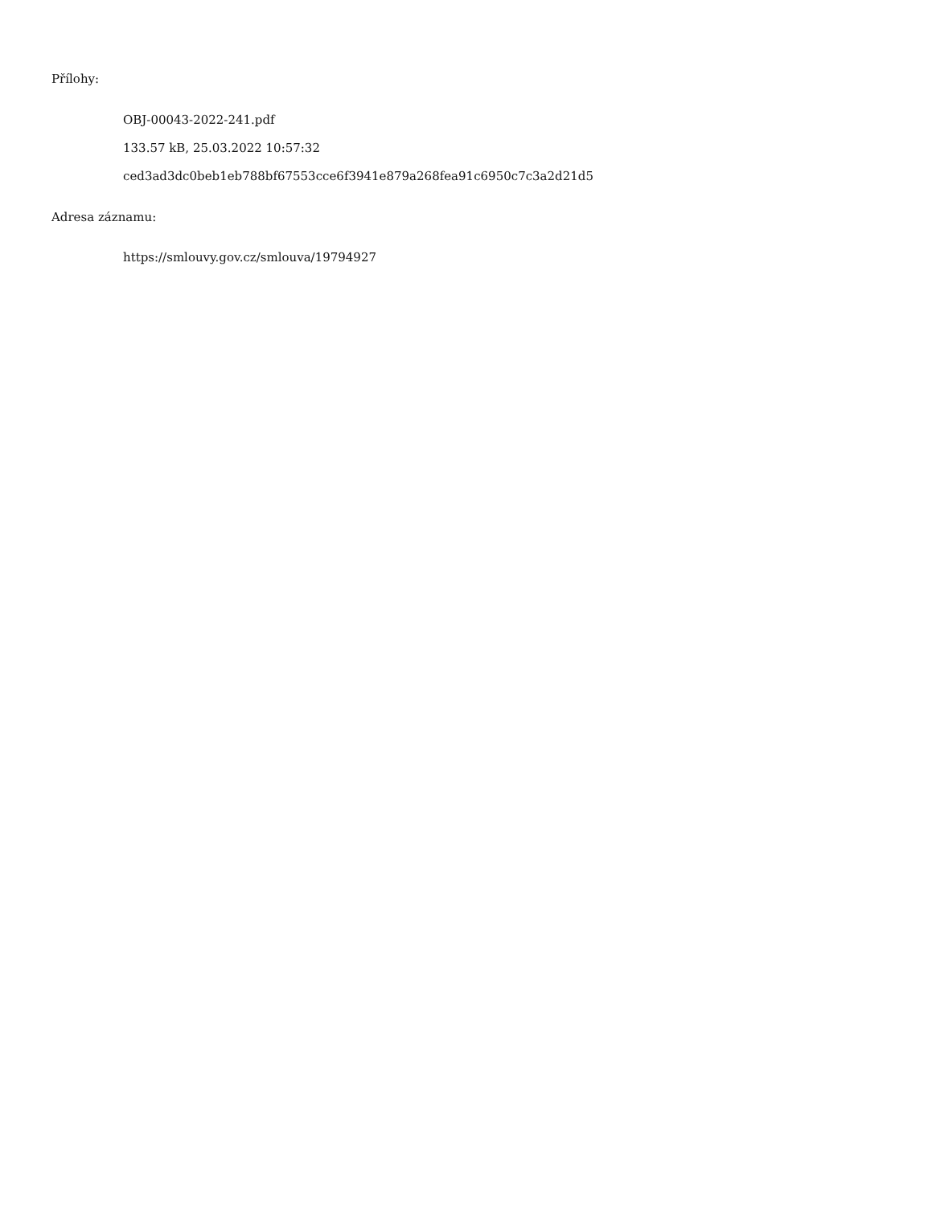Přílohy:
OBJ-00043-2022-241.pdf
133.57 kB, 25.03.2022 10:57:32
ced3ad3dc0beb1eb788bf67553cce6f3941e879a268fea91c6950c7c3a2d21d5
Adresa záznamu:
https://smlouvy.gov.cz/smlouva/19794927